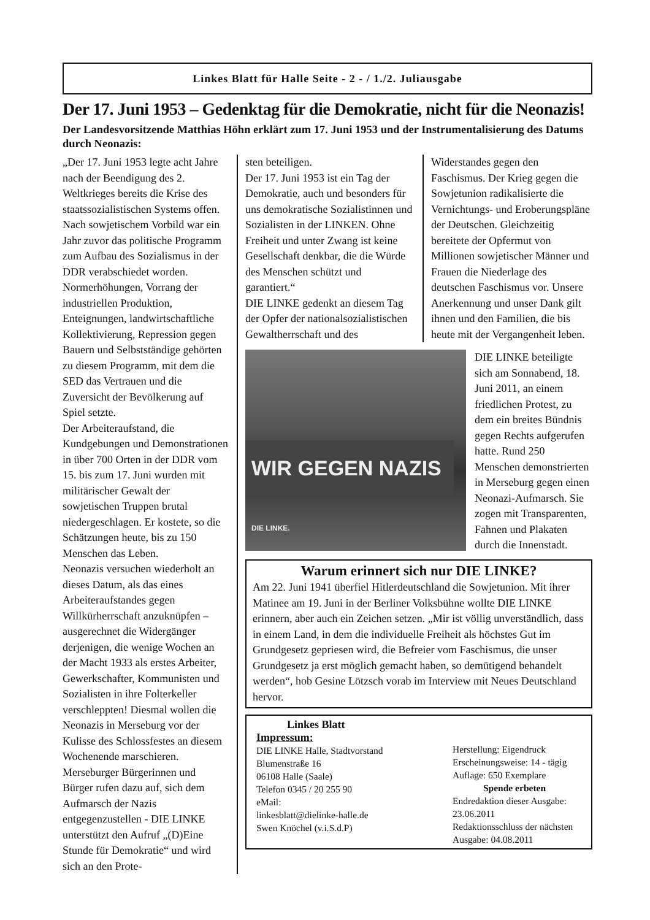Linkes Blatt für Halle Seite - 2 - / 1./2. Juliausgabe
Der 17. Juni 1953 – Gedenktag für die Demokratie, nicht für die Neonazis!
Der Landesvorsitzende Matthias Höhn erklärt zum 17. Juni 1953 und der Instrumentalisierung des Datums durch Neonazis:
„Der 17. Juni 1953 legte acht Jahre nach der Beendigung des 2. Weltkrieges bereits die Krise des staatssozialistischen Systems offen. Nach sowjetischem Vorbild war ein Jahr zuvor das politische Programm zum Aufbau des Sozialismus in der DDR verabschiedet worden. Normerhöhungen, Vorrang der industriellen Produktion, Enteignungen, landwirtschaftliche Kollektivierung, Repression gegen Bauern und Selbstständige gehörten zu diesem Programm, mit dem die SED das Vertrauen und die Zuversicht der Bevölkerung auf Spiel setzte.
Der Arbeiteraufstand, die Kundgebungen und Demonstrationen in über 700 Orten in der DDR vom 15. bis zum 17. Juni wurden mit militärischer Gewalt der sowjetischen Truppen brutal niedergeschlagen. Er kostete, so die Schätzungen heute, bis zu 150 Menschen das Leben.
Neonazis versuchen wiederholt an dieses Datum, als das eines Arbeiteraufstandes gegen Willkürherrschaft anzuknüpfen – ausgerechnet die Widergänger derjenigen, die wenige Wochen an der Macht 1933 als erstes Arbeiter, Gewerkschafter, Kommunisten und Sozialisten in ihre Folterkeller verschleppten! Diesmal wollen die Neonazis in Merseburg vor der Kulisse des Schlossfestes an diesem Wochenende marschieren. Merseburger Bürgerinnen und Bürger rufen dazu auf, sich dem Aufmarsch der Nazis entgegenzustellen - DIE LINKE unterstützt den Aufruf „(D)Eine Stunde für Demokratie“ und wird sich an den Prote-
sten beteiligen.
Der 17. Juni 1953 ist ein Tag der Demokratie, auch und besonders für uns demokratische Sozialistinnen und Sozialisten in der LINKEN. Ohne Freiheit und unter Zwang ist keine Gesellschaft denkbar, die die Würde des Menschen schützt und garantiert.“
DIE LINKE gedenkt an diesem Tag der Opfer der nationalsozialistischen Gewaltherrschaft und des
Widerstandes gegen den Faschismus. Der Krieg gegen die Sowjetunion radikalisierte die Vernichtungs- und Eroberungspläne der Deutschen. Gleichzeitig bereitete der Opfermut von Millionen sowjetischer Männer und Frauen die Niederlage des deutschen Faschismus vor. Unsere Anerkennung und unser Dank gilt ihnen und den Familien, die bis heute mit der Vergangenheit leben.
WIR GEGEN NAZIS DIE LINKE.
DIE LINKE beteiligte sich am Sonnabend, 18. Juni 2011, an einem friedlichen Protest, zu dem ein breites Bündnis gegen Rechts aufgerufen hatte. Rund 250 Menschen demonstrierten in Merseburg gegen einen Neonazi-Aufmarsch. Sie zogen mit Transparenten, Fahnen und Plakaten durch die Innenstadt.
Warum erinnert sich nur DIE LINKE?
Am 22. Juni 1941 überfiel Hitlerdeutschland die Sowjetunion. Mit ihrer Matinee am 19. Juni in der Berliner Volksbühne wollte DIE LINKE erinnern, aber auch ein Zeichen setzen. „Mir ist völlig unverständlich, dass in einem Land, in dem die individuelle Freiheit als höchstes Gut im Grundgesetz gepriesen wird, die Befreier vom Faschismus, die unser Grundgesetz ja erst möglich gemacht haben, so demütigend behandelt werden“, hob Gesine Lötzsch vorab im Interview mit Neues Deutschland hervor.
Linkes Blatt
Impressum:
DIE LINKE Halle, Stadtvorstand
Blumenstraße 16
06108 Halle (Saale)
Telefon 0345 / 20 255 90
eMail:
linkesblatt@dielinke-halle.de
Swen Knöchel (v.i.S.d.P)
Herstellung: Eigendruck
Erscheinungsweise: 14 - tägig
Auflage: 650 Exemplare
Spende erbeten
Endredaktion dieser Ausgabe: 23.06.2011
Redaktionsschluss der nächsten Ausgabe: 04.08.2011